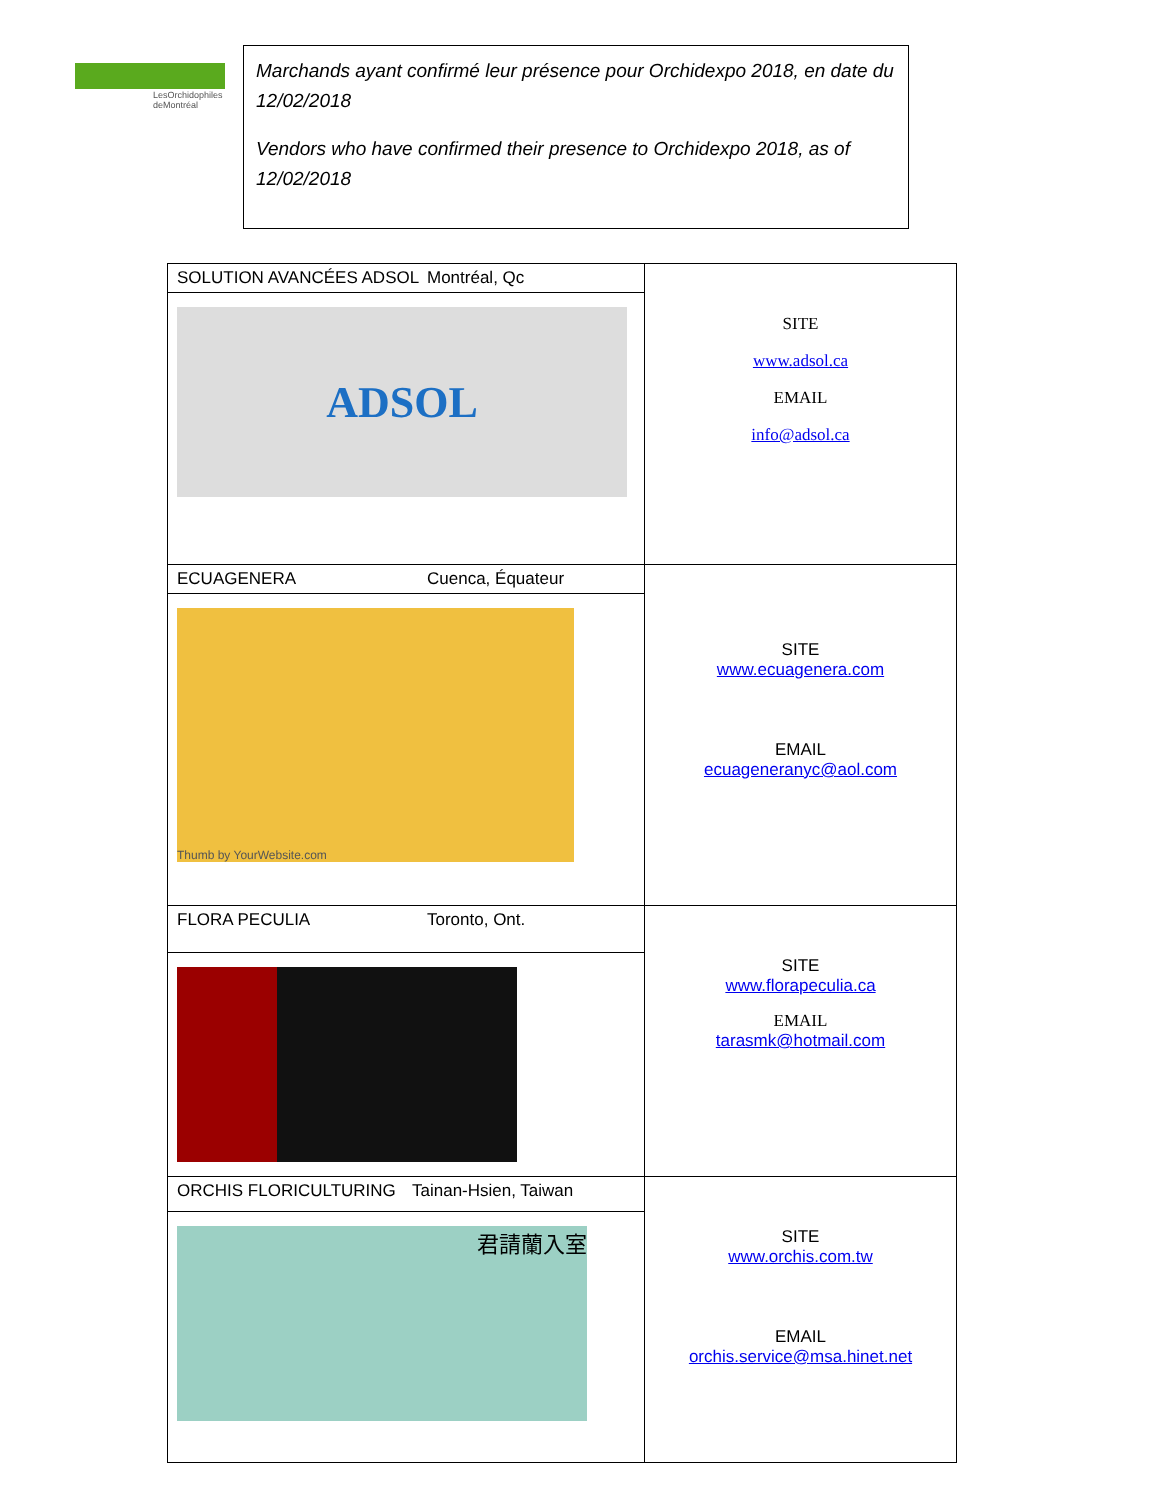LesOrchidophiles
deMontréal
Marchands ayant confirmé leur présence pour Orchidexpo 2018, en date du 12/02/2018
Vendors who have confirmed their presence to Orchidexpo 2018, as of 12/02/2018
| SOLUTION AVANCÉES ADSOL Montréal, Qc ADSOL | SITE www.adsol.ca EMAIL info@adsol.ca |
| ECUAGENERA Cuenca, Équateur Thumb by YourWebsite.com | SITE www.ecuagenera.com EMAIL ecuageneranyc@aol.com |
| FLORA PECULIA Toronto, Ont. | SITE www.florapeculia.ca EMAIL tarasmk@hotmail.com |
| ORCHIS FLORICULTURING Tainan-Hsien, Taiwan 君請蘭入室 | SITE www.orchis.com.tw EMAIL orchis.service@msa.hinet.net |